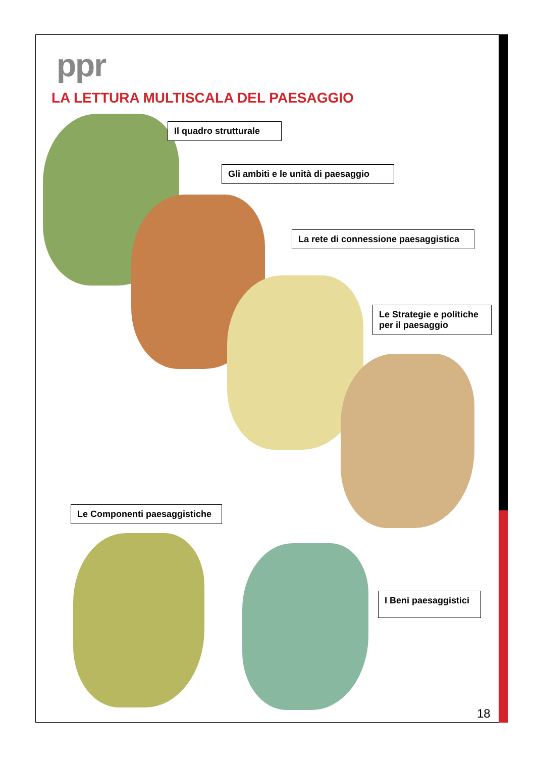ppr
LA LETTURA MULTISCALA DEL PAESAGGIO
Il quadro strutturale
Gli ambiti e le unità di paesaggio
La rete di connessione paesaggistica
Le Strategie e politiche per il paesaggio
Le Componenti paesaggistiche
I Beni paesaggistici
18